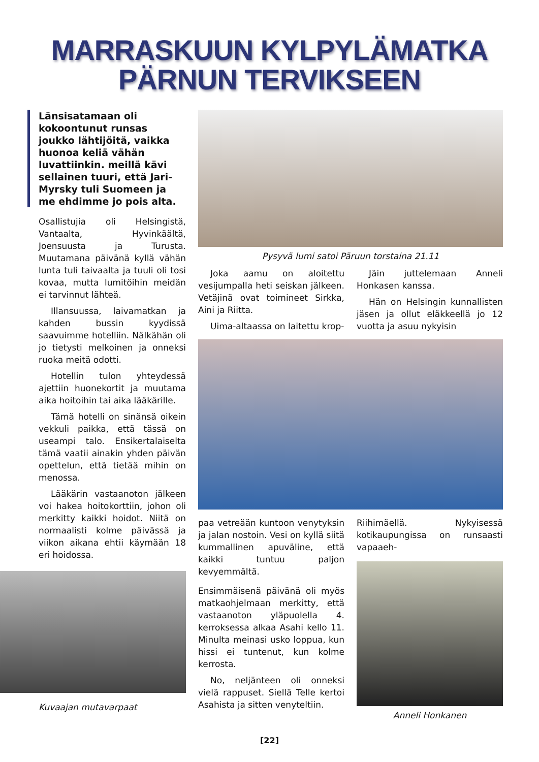MARRASKUUN KYLPYLÄMATKA
PÄRNUN TERVIKSEEN
Länsisatamaan oli kokoontunut runsas joukko lähtijöitä, vaikka huonoa keliä vähän luvattiinkin. meillä kävi sellainen tuuri, että Jari-Myrsky tuli Suomeen ja me ehdimme jo pois alta.
Osallistujia oli Helsingistä, Vantaalta, Hyvinkäältä, Joensuusta ja Turusta. Muutamana päivänä kyllä vähän lunta tuli taivaalta ja tuuli oli tosi kovaa, mutta lumitöihin meidän ei tarvinnut lähteä.
Illansuussa, laivamatkan ja kahden bussin kyydissä saavuimme hotelliin. Nälkähän oli jo tietysti melkoinen ja onneksi ruoka meitä odotti.
Hotellin tulon yhteydessä ajettiin huonekortit ja muutama aika hoitoihin tai aika lääkärille.
Tämä hotelli on sinänsä oikein vekkuli paikka, että tässä on useampi talo. Ensikertalaiselta tämä vaatii ainakin yhden päivän opettelun, että tietää mihin on menossa.
Lääkärin vastaanoton jälkeen voi hakea hoitokorttiin, johon oli merkitty kaikki hoidot. Niitä on normaalisti kolme päivässä ja viikon aikana ehtii käymään 18 eri hoidossa.
Kuvaajan mutavarpaat
Pysyvä lumi satoi Päruun torstaina 21.11
Joka aamu on aloitettu vesijumpalla heti seiskan jälkeen. Vetäjinä ovat toimineet Sirkka, Aini ja Riitta.
Uima-altaassa on laitettu krop-
Jäin juttelemaan Anneli Honkasen kanssa.
Hän on Helsingin kunnallisten jäsen ja ollut eläkkeellä jo 12 vuotta ja asuu nykyisin
paa vetreään kuntoon venytyksin ja jalan nostoin. Vesi on kyllä siitä kummallinen apuväline, että kaikki tuntuu paljon kevyemmältä.
Ensimmäisenä päivänä oli myös matkaohjelmaan merkitty, että vastaanoton yläpuolella 4. kerroksessa alkaa Asahi kello 11. Minulta meinasi usko loppua, kun hissi ei tuntenut, kun kolme kerrosta.
No, neljänteen oli onneksi vielä rappuset. Siellä Telle kertoi Asahista ja sitten venyteltiin.
Riihimäellä. Nykyisessä kotikaupungissa on runsaasti vapaaeh-
Anneli Honkanen
[22]